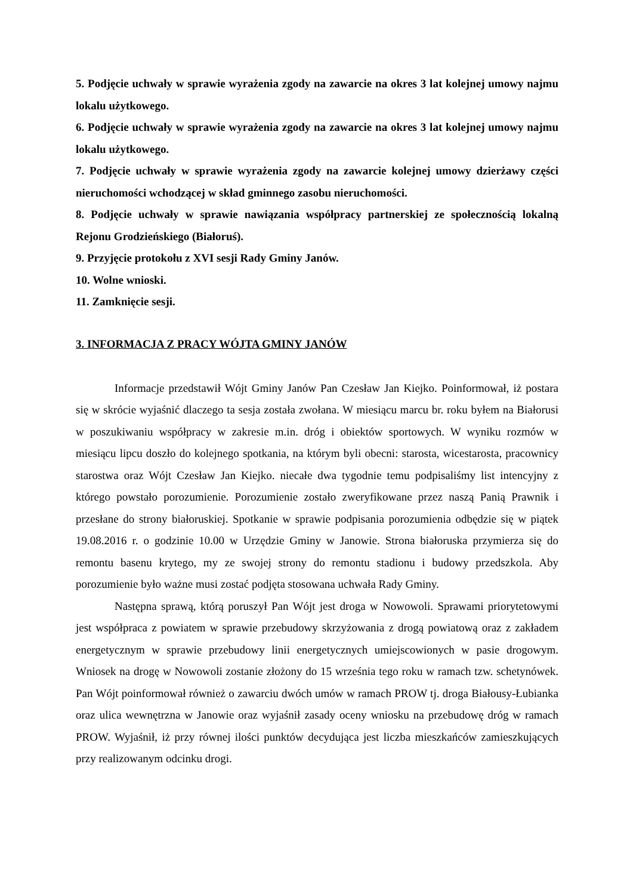5. Podjęcie uchwały w sprawie wyrażenia zgody na zawarcie na okres 3 lat kolejnej umowy najmu lokalu użytkowego.
6. Podjęcie uchwały w sprawie wyrażenia zgody na zawarcie na okres 3 lat kolejnej umowy najmu lokalu użytkowego.
7. Podjęcie uchwały w sprawie wyrażenia zgody na zawarcie kolejnej umowy dzierżawy części nieruchomości wchodzącej w skład gminnego zasobu nieruchomości.
8. Podjęcie uchwały w sprawie nawiązania współpracy partnerskiej ze społecznością lokalną Rejonu Grodzieńskiego (Białoruś).
9. Przyjęcie protokołu z XVI sesji Rady Gminy Janów.
10. Wolne wnioski.
11. Zamknięcie sesji.
3. INFORMACJA Z PRACY WÓJTA GMINY JANÓW
Informacje przedstawił Wójt Gminy Janów Pan Czesław Jan Kiejko. Poinformował, iż postara się w skrócie wyjaśnić dlaczego ta sesja została zwołana. W miesiącu marcu br. roku byłem na Białorusi w poszukiwaniu współpracy w zakresie m.in. dróg i obiektów sportowych. W wyniku rozmów w miesiącu lipcu doszło do kolejnego spotkania, na którym byli obecni: starosta, wicestarosta, pracownicy starostwa oraz Wójt Czesław Jan Kiejko. niecałe dwa tygodnie temu podpisaliśmy list intencyjny z którego powstało porozumienie. Porozumienie zostało zweryfikowane przez naszą Panią Prawnik i przesłane do strony białoruskiej. Spotkanie w sprawie podpisania porozumienia odbędzie się w piątek 19.08.2016 r. o godzinie 10.00 w Urzędzie Gminy w Janowie. Strona białoruska przymierza się do remontu basenu krytego, my ze swojej strony do remontu stadionu i budowy przedszkola. Aby porozumienie było ważne musi zostać podjęta stosowana uchwała Rady Gminy.
Następna sprawą, którą poruszył Pan Wójt jest droga w Nowowoli. Sprawami priorytetowymi jest współpraca z powiatem w sprawie przebudowy skrzyżowania z drogą powiatową oraz z zakładem energetycznym w sprawie przebudowy linii energetycznych umiejscowionych w pasie drogowym. Wniosek na drogę w Nowowoli zostanie złożony do 15 września tego roku w ramach tzw. schetynówek. Pan Wójt poinformował również o zawarciu dwóch umów w ramach PROW tj. droga Białousy-Łubianka oraz ulica wewnętrzna w Janowie oraz wyjaśnił zasady oceny wniosku na przebudowę dróg w ramach PROW. Wyjaśnił, iż przy równej ilości punktów decydująca jest liczba mieszkańców zamieszkujących przy realizowanym odcinku drogi.